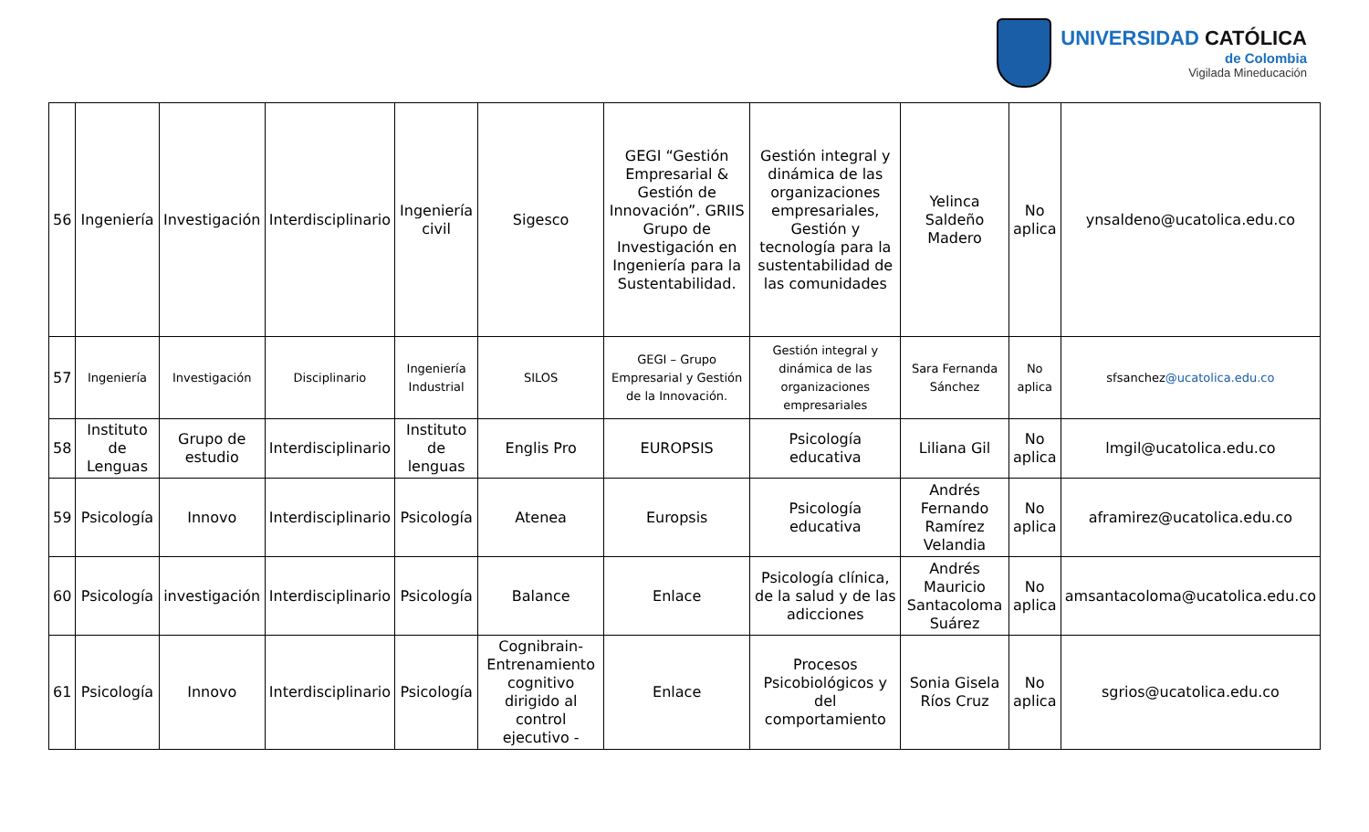UNIVERSIDAD CATÓLICA
de Colombia
Vigilada Mineducación
| 56 | Ingeniería | Investigación | Interdisciplinario | Ingeniería civil | Sigesco | GEGI “Gestión Empresarial & Gestión de Innovación”. GRIIS Grupo de Investigación en Ingeniería para la Sustentabilidad. | Gestión integral y dinámica de las organizaciones empresariales, Gestión y tecnología para la sustentabilidad de las comunidades | Yelinca Saldeño Madero | No aplica | ynsaldeno@ucatolica.edu.co |
| 57 | Ingeniería | Investigación | Disciplinario | Ingeniería Industrial | SILOS | GEGI – Grupo Empresarial y Gestión de la Innovación. | Gestión integral y dinámica de las organizaciones empresariales | Sara Fernanda Sánchez | No aplica | sfsanchez @ucatolica.edu.co |
| 58 | Instituto de Lenguas | Grupo de estudio | Interdisciplinario | Instituto de lenguas | Englis Pro | EUROPSIS | Psicología educativa | Liliana Gil | No aplica | lmgil@ucatolica.edu.co |
| 59 | Psicología | Innovo | Interdisciplinario | Psicología | Atenea | Europsis | Psicología educativa | Andrés Fernando Ramírez Velandia | No aplica | aframirez@ucatolica.edu.co |
| 60 | Psicología | investigación | Interdisciplinario | Psicología | Balance | Enlace | Psicología clínica, de la salud y de las adicciones | Andrés Mauricio Santacoloma Suárez | No aplica | amsantacoloma@ucatolica.edu.co |
| 61 | Psicología | Innovo | Interdisciplinario | Psicología | Cognibrain-Entrenamiento cognitivo dirigido al control ejecutivo - | Enlace | Procesos Psicobiológicos y del comportamiento | Sonia Gisela Ríos Cruz | No aplica | sgrios@ucatolica.edu.co |